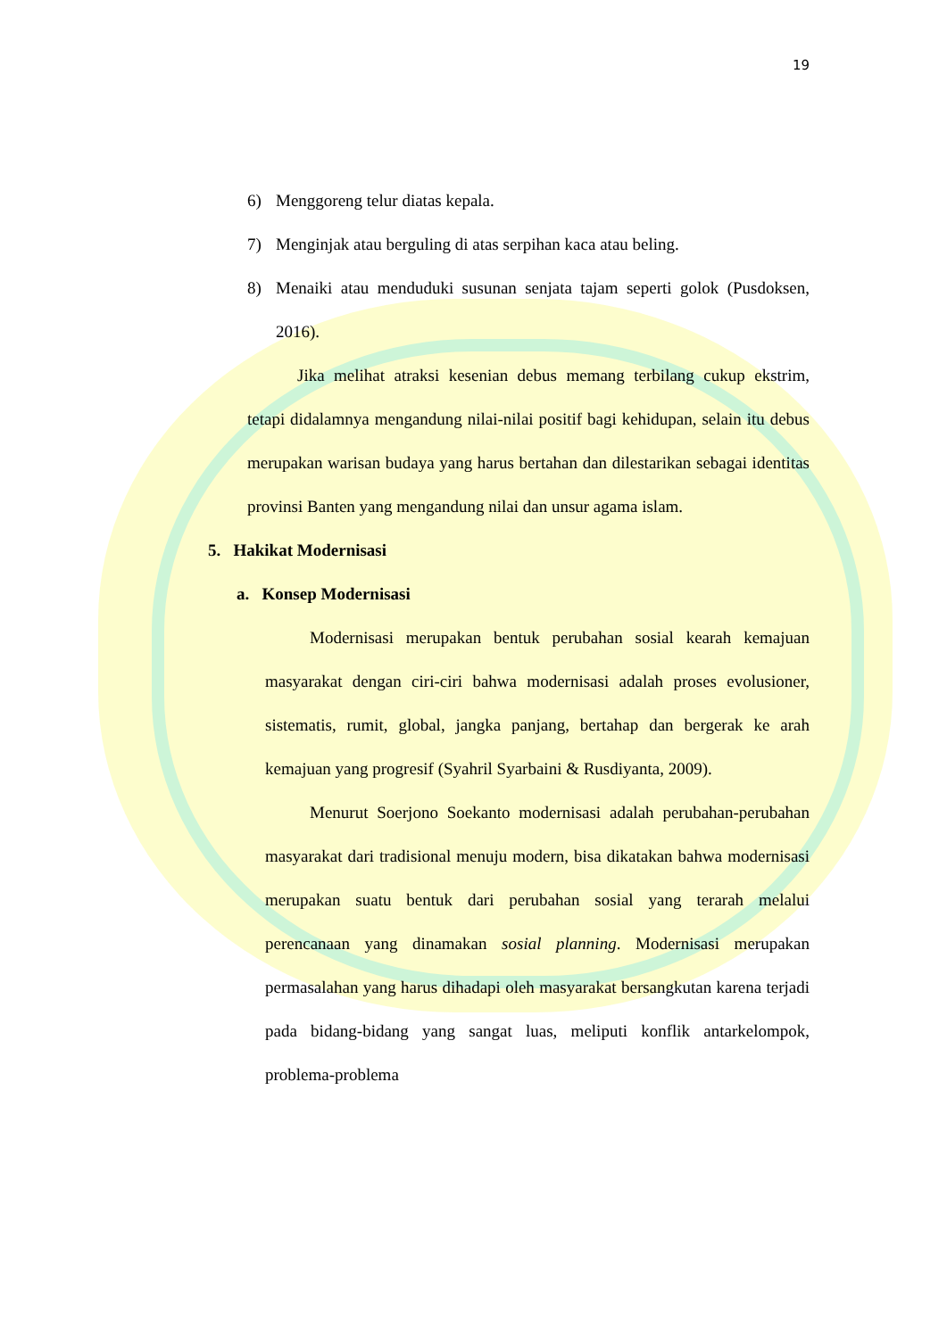19
6) Menggoreng telur diatas kepala.
7) Menginjak atau berguling di atas serpihan kaca atau beling.
8) Menaiki atau menduduki susunan senjata tajam seperti golok (Pusdoksen, 2016).
Jika melihat atraksi kesenian debus memang terbilang cukup ekstrim, tetapi didalamnya mengandung nilai-nilai positif bagi kehidupan, selain itu debus merupakan warisan budaya yang harus bertahan dan dilestarikan sebagai identitas provinsi Banten yang mengandung nilai dan unsur agama islam.
5. Hakikat Modernisasi
a. Konsep Modernisasi
Modernisasi merupakan bentuk perubahan sosial kearah kemajuan masyarakat dengan ciri-ciri bahwa modernisasi adalah proses evolusioner, sistematis, rumit, global, jangka panjang, bertahap dan bergerak ke arah kemajuan yang progresif (Syahril Syarbaini & Rusdiyanta, 2009).
Menurut Soerjono Soekanto modernisasi adalah perubahan-perubahan masyarakat dari tradisional menuju modern, bisa dikatakan bahwa modernisasi merupakan suatu bentuk dari perubahan sosial yang terarah melalui perencanaan yang dinamakan sosial planning. Modernisasi merupakan permasalahan yang harus dihadapi oleh masyarakat bersangkutan karena terjadi pada bidang-bidang yang sangat luas, meliputi konflik antarkelompok, problema-problema